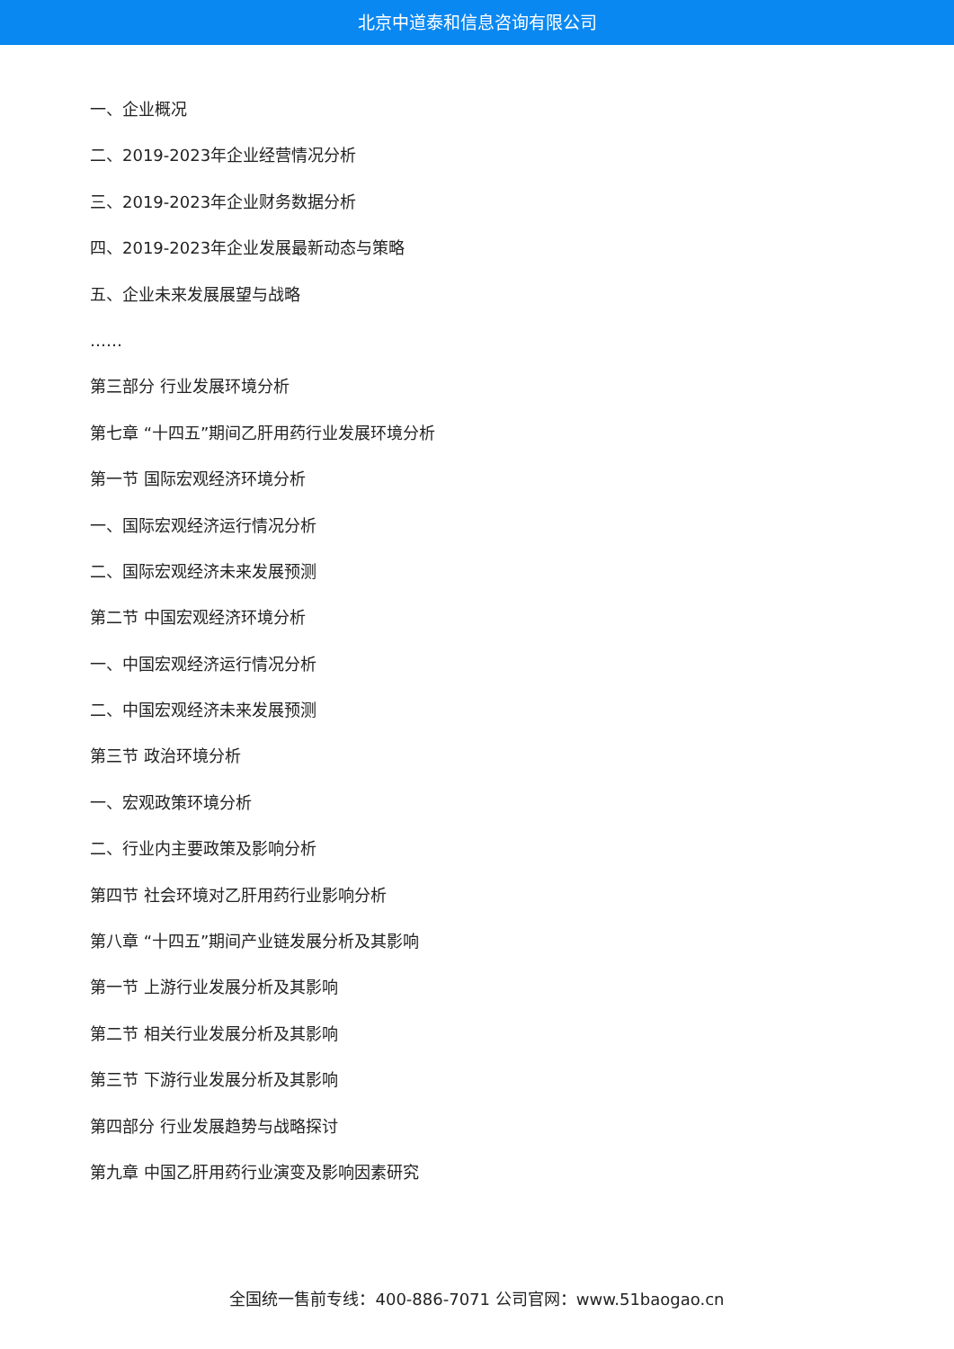北京中道泰和信息咨询有限公司
一、企业概况
二、2019-2023年企业经营情况分析
三、2019-2023年企业财务数据分析
四、2019-2023年企业发展最新动态与策略
五、企业未来发展展望与战略
……
第三部分 行业发展环境分析
第七章 “十四五”期间乙肝用药行业发展环境分析
第一节 国际宏观经济环境分析
一、国际宏观经济运行情况分析
二、国际宏观经济未来发展预测
第二节 中国宏观经济环境分析
一、中国宏观经济运行情况分析
二、中国宏观经济未来发展预测
第三节 政治环境分析
一、宏观政策环境分析
二、行业内主要政策及影响分析
第四节 社会环境对乙肝用药行业影响分析
第八章 “十四五”期间产业链发展分析及其影响
第一节 上游行业发展分析及其影响
第二节 相关行业发展分析及其影响
第三节 下游行业发展分析及其影响
第四部分 行业发展趋势与战略探讨
第九章 中国乙肝用药行业演变及影响因素研究
全国统一售前专线：400-886-7071 公司官网：www.51baogao.cn